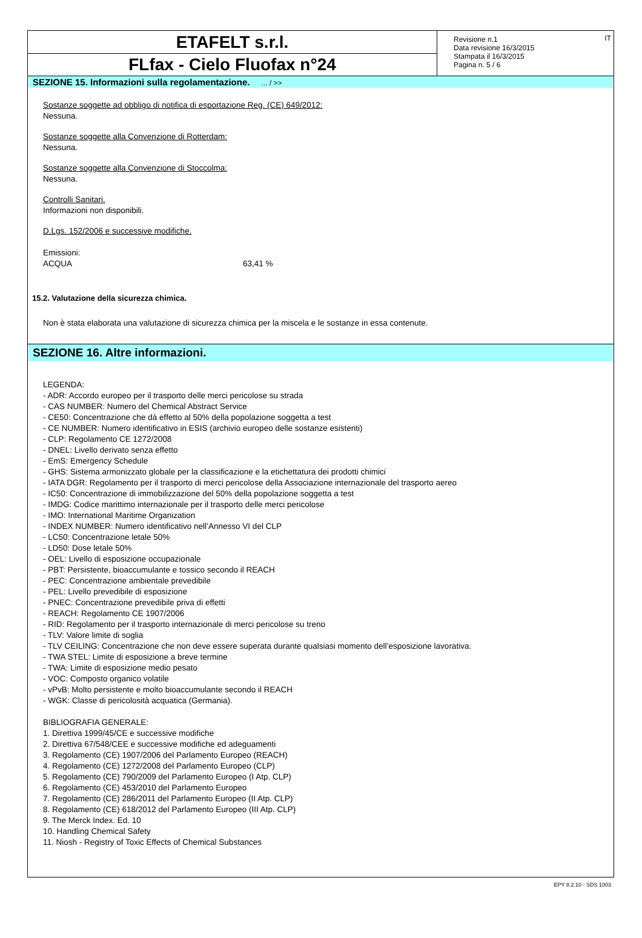ETAFELT s.r.l.
FLfax - Cielo Fluofax n°24
Revisione n.1
Data revisione 16/3/2015
Stampata il 16/3/2015
Pagina n. 5 / 6
IT
SEZIONE 15. Informazioni sulla regolamentazione. ... / >>
Sostanze soggette ad obbligo di notifica di esportazione Reg. (CE) 649/2012:
Nessuna.
Sostanze soggette alla Convenzione di Rotterdam:
Nessuna.
Sostanze soggette alla Convenzione di Stoccolma:
Nessuna.
Controlli Sanitari.
Informazioni non disponibili.
D.Lgs. 152/2006 e successive modifiche.
Emissioni:
ACQUA 63,41 %
15.2. Valutazione della sicurezza chimica.
Non è stata elaborata una valutazione di sicurezza chimica per la miscela e le sostanze in essa contenute.
SEZIONE 16. Altre informazioni.
LEGENDA:
- ADR: Accordo europeo per il trasporto delle merci pericolose su strada
- CAS NUMBER: Numero del Chemical Abstract Service
- CE50: Concentrazione che dà effetto al 50% della popolazione soggetta a test
- CE NUMBER: Numero identificativo in ESIS (archivio europeo delle sostanze esistenti)
- CLP: Regolamento CE 1272/2008
- DNEL: Livello derivato senza effetto
- EmS: Emergency Schedule
- GHS: Sistema armonizzato globale per la classificazione e la etichettatura dei prodotti chimici
- IATA DGR: Regolamento per il trasporto di merci pericolose della Associazione internazionale del trasporto aereo
- IC50: Concentrazione di immobilizzazione del 50% della popolazione soggetta a test
- IMDG: Codice marittimo internazionale per il trasporto delle merci pericolose
- IMO: International Maritime Organization
- INDEX NUMBER: Numero identificativo nell’Annesso VI del CLP
- LC50: Concentrazione letale 50%
- LD50: Dose letale 50%
- OEL: Livello di esposizione occupazionale
- PBT: Persistente, bioaccumulante e tossico secondo il REACH
- PEC: Concentrazione ambientale prevedibile
- PEL: Livello prevedibile di esposizione
- PNEC: Concentrazione prevedibile priva di effetti
- REACH: Regolamento CE 1907/2006
- RID: Regolamento per il trasporto internazionale di merci pericolose su treno
- TLV: Valore limite di soglia
- TLV CEILING: Concentrazione che non deve essere superata durante qualsiasi momento dell’esposizione lavorativa.
- TWA STEL: Limite di esposizione a breve termine
- TWA: Limite di esposizione medio pesato
- VOC: Composto organico volatile
- vPvB: Molto persistente e molto bioaccumulante secondo il REACH
- WGK: Classe di pericolosità acquatica (Germania).
BIBLIOGRAFIA GENERALE:
1. Direttiva 1999/45/CE e successive modifiche
2. Direttiva 67/548/CEE e successive modifiche ed adeguamenti
3. Regolamento (CE) 1907/2006 del Parlamento Europeo (REACH)
4. Regolamento (CE) 1272/2008 del Parlamento Europeo (CLP)
5. Regolamento (CE) 790/2009 del Parlamento Europeo (I Atp. CLP)
6. Regolamento (CE) 453/2010 del Parlamento Europeo
7. Regolamento (CE) 286/2011 del Parlamento Europeo (II Atp. CLP)
8. Regolamento (CE) 618/2012 del Parlamento Europeo (III Atp. CLP)
9. The Merck Index. Ed. 10
10. Handling Chemical Safety
11. Niosh - Registry of Toxic Effects of Chemical Substances
EPY 8.2.10 - SDS 1003